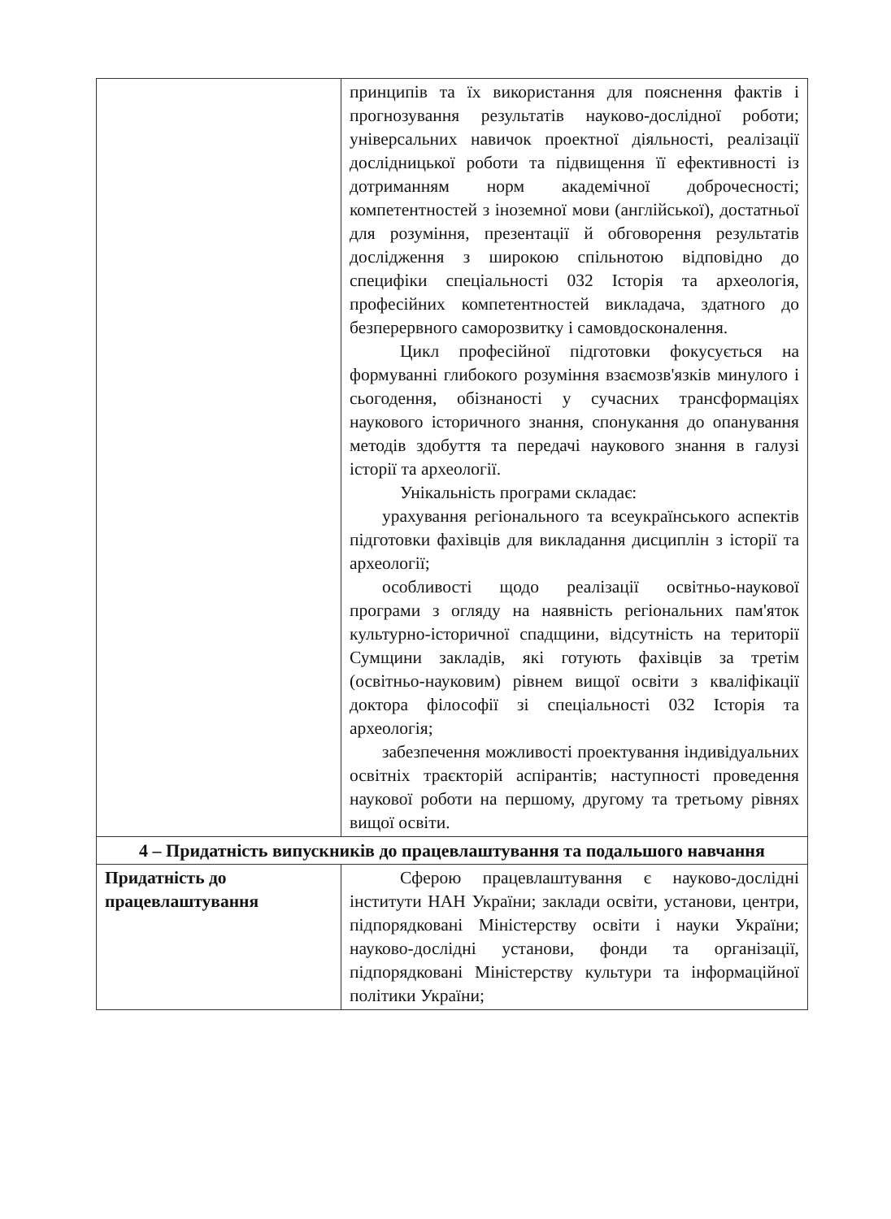| | принципів та їх використання для пояснення фактів і прогнозування результатів науково-дослідної роботи; універсальних навичок проектної діяльності, реалізації дослідницької роботи та підвищення її ефективності із дотриманням норм академічної доброчесності; компетентностей з іноземної мови (англійської), достатньої для розуміння, презентації й обговорення результатів дослідження з широкою спільнотою відповідно до специфіки спеціальності 032 Історія та археологія, професійних компетентностей викладача, здатного до безперервного саморозвитку і самовдосконалення. Цикл професійної підготовки фокусується на формуванні глибокого розуміння взаємозв'язків минулого і сьогодення, обізнаності у сучасних трансформаціях наукового історичного знання, спонукання до опанування методів здобуття та передачі наукового знання в галузі історії та археології. Унікальність програми складає: урахування регіонального та всеукраїнського аспектів підготовки фахівців для викладання дисциплін з історії та археології; особливості щодо реалізації освітньо-наукової програми з огляду на наявність регіональних пам'яток культурно-історичної спадщини, відсутність на території Сумщини закладів, які готують фахівців за третім (освітньо-науковим) рівнем вищої освіти з кваліфікації доктора філософії зі спеціальності 032 Історія та археологія; забезпечення можливості проектування індивідуальних освітніх траєкторій аспірантів; наступності проведення наукової роботи на першому, другому та третьому рівнях вищої освіти. |
| 4 – Придатність випускників до працевлаштування та подальшого навчання | |
| Придатність до працевлаштування | Сферою працевлаштування є науково-дослідні інститути НАН України; заклади освіти, установи, центри, підпорядковані Міністерству освіти і науки України; науково-дослідні установи, фонди та організації, підпорядковані Міністерству культури та інформаційної політики України; |